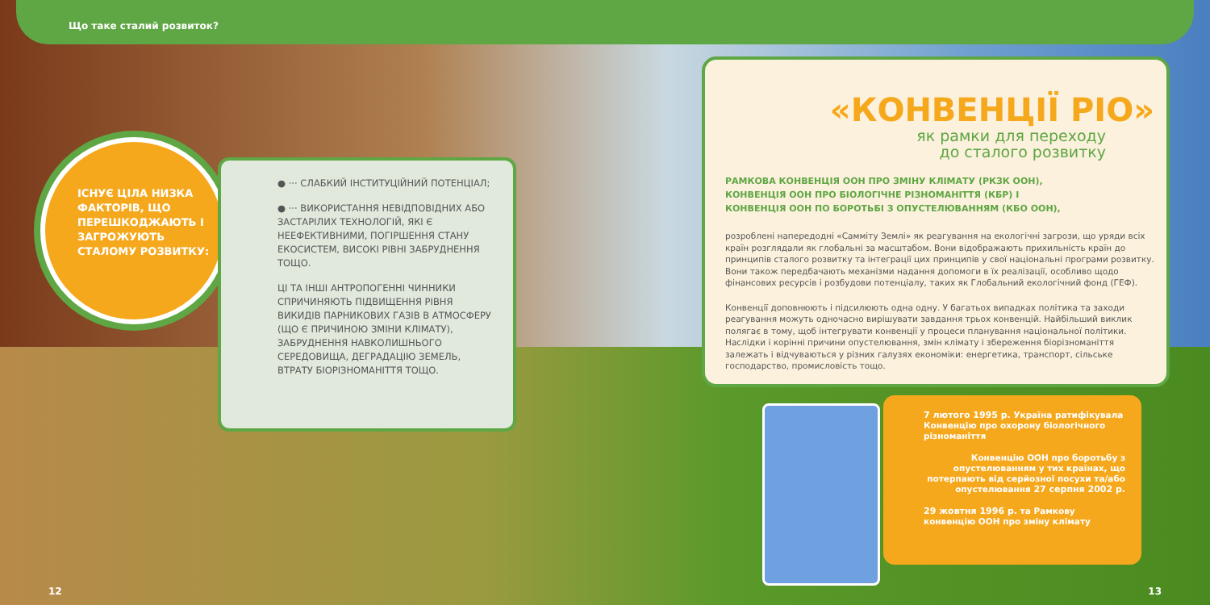Що таке сталий розвиток?
ІСНУЄ ЦІЛА НИЗКА ФАКТОРІВ, ЩО ПЕРЕШКОДЖАЮТЬ І ЗАГРОЖУЮТЬ СТАЛОМУ РОЗВИТКУ:
● ··· СЛАБКИЙ ІНСТИТУЦІЙНИЙ ПОТЕНЦІАЛ;
● ··· ВИКОРИСТАННЯ НЕВІДПОВІДНИХ АБО ЗАСТАРІЛИХ ТЕХНОЛОГІЙ, ЯКІ Є НЕЕФЕКТИВНИМИ, ПОГІРШЕННЯ СТАНУ ЕКОСИСТЕМ, ВИСОКІ РІВНІ ЗАБРУДНЕННЯ ТОЩО.
ЦІ ТА ІНШІ АНТРОПОГЕННІ ЧИННИКИ СПРИЧИНЯЮТЬ ПІДВИЩЕННЯ РІВНЯ ВИКИДІВ ПАРНИКОВИХ ГАЗІВ В АТМОСФЕРУ (ЩО Є ПРИЧИНОЮ ЗМІНИ КЛІМАТУ), ЗАБРУДНЕННЯ НАВКОЛИШНЬОГО СЕРЕДОВИЩА, ДЕГРАДАЦІЮ ЗЕМЕЛЬ, ВТРАТУ БІОРІЗНОМАНІТТЯ ТОЩО.
«КОНВЕНЦІЇ РІО»
як рамки для переходу
до сталого розвитку
РАМКОВА КОНВЕНЦІЯ ООН ПРО ЗМІНУ КЛІМАТУ (РКЗК ООН),
КОНВЕНЦІЯ ООН ПРО БІОЛОГІЧНЕ РІЗНОМАНІТТЯ (КБР) І
КОНВЕНЦІЯ ООН ПО БОРОТЬБІ З ОПУСТЕЛЮВАННЯМ (КБО ООН),
розроблені напередодні «Самміту Землі» як реагування на екологічні загрози, що уряди всіх країн розглядали як глобальні за масштабом. Вони відображають прихильність країн до принципів сталого розвитку та інтеграції цих принципів у свої національні програми розвитку. Вони також передбачають механізми надання допомоги в їх реалізації, особливо щодо фінансових ресурсів і розбудови потенціалу, таких як Глобальний екологічний фонд (ГЕФ).
Конвенції доповнюють і підсилюють одна одну. У багатьох випадках політика та заходи реагування можуть одночасно вирішувати завдання трьох конвенцій. Найбільший виклик полягає в тому, щоб інтегрувати конвенції у процеси планування національної політики. Наслідки і корінні причини опустелювання, змін клімату і збереження біорізноманіття залежать і відчуваються у різних галузях економіки: енергетика, транспорт, сільське господарство, промисловість тощо.
7 лютого 1995 р. Україна ратифікувала Конвенцію про охорону біологічного різноманіття
Конвенцію ООН про боротьбу з опустелюванням у тих країнах, що потерпають від серйозної посухи та/або опустелювання 27 серпня 2002 р.
29 жовтня 1996 р. та Рамкову конвенцію ООН про зміну клімату
12 13